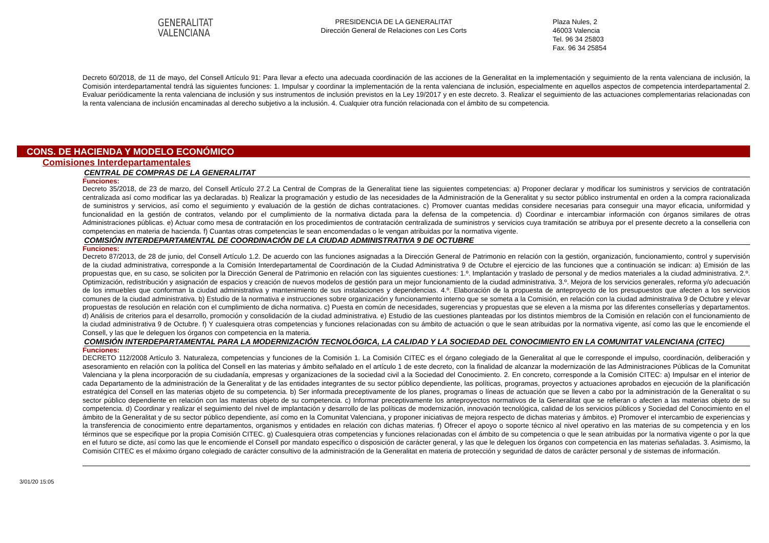GENERALITAT
VALENCIANA
PRESIDENCIA DE LA GENERALITAT
Dirección General de Relaciones con Les Corts
Plaza Nules, 2
46003 Valencia
Tel. 96 34 25803
Fax. 96 34 25854
Decreto 60/2018, de 11 de mayo, del Consell Artículo 91: Para llevar a efecto una adecuada coordinación de las acciones de la Generalitat en la implementación y seguimiento de la renta valenciana de inclusión, la Comisión interdepartamental tendrá las siguientes funciones: 1. Impulsar y coordinar la implementación de la renta valenciana de inclusión, especialmente en aquellos aspectos de competencia interdepartamental 2. Evaluar periódicamente la renta valenciana de inclusión y sus instrumentos de inclusión previstos en la Ley 19/2017 y en este decreto. 3. Realizar el seguimiento de las actuaciones complementarias relacionadas con la renta valenciana de inclusión encaminadas al derecho subjetivo a la inclusión. 4. Cualquier otra función relacionada con el ámbito de su competencia.
CONS. DE HACIENDA Y MODELO ECONÓMICO
Comisiones Interdepartamentales
CENTRAL DE COMPRAS DE LA GENERALITAT
Funciones:
Decreto 35/2018, de 23 de marzo, del Consell Artículo 27.2 La Central de Compras de la Generalitat tiene las siguientes competencias: a) Proponer declarar y modificar los suministros y servicios de contratación centralizada así como modificar las ya declaradas. b) Realizar la programación y estudio de las necesidades de la Administración de la Generalitat y su sector público instrumental en orden a la compra racionalizada de suministros y servicios, así como el seguimiento y evaluación de la gestión de dichas contrataciones. c) Promover cuantas medidas considere necesarias para conseguir una mayor eficacia, uniformidad y funcionalidad en la gestión de contratos, velando por el cumplimiento de la normativa dictada para la defensa de la competencia. d) Coordinar e intercambiar información con órganos similares de otras Administraciones públicas. e) Actuar como mesa de contratación en los procedimientos de contratación centralizada de suministros y servicios cuya tramitación se atribuya por el presente decreto a la conselleria con competencias en materia de hacienda. f) Cuantas otras competencias le sean encomendadas o le vengan atribuidas por la normativa vigente.
COMISIÓN INTERDEPARTAMENTAL DE COORDINACIÓN DE LA CIUDAD ADMINISTRATIVA 9 DE OCTUBRE
Funciones:
Decreto 87/2013, de 28 de junio, del Consell Artículo 1.2. De acuerdo con las funciones asignadas a la Dirección General de Patrimonio en relación con la gestión, organización, funcionamiento, control y supervisión de la ciudad administrativa, corresponde a la Comisión Interdepartamental de Coordinación de la Ciudad Administrativa 9 de Octubre el ejercicio de las funciones que a continuación se indican: a) Emisión de las propuestas que, en su caso, se soliciten por la Dirección General de Patrimonio en relación con las siguientes cuestiones: 1.º. Implantación y traslado de personal y de medios materiales a la ciudad administrativa. 2.º. Optimización, redistribución y asignación de espacios y creación de nuevos modelos de gestión para un mejor funcionamiento de la ciudad administrativa. 3.º. Mejora de los servicios generales, reforma y/o adecuación de los inmuebles que conforman la ciudad administrativa y mantenimiento de sus instalaciones y dependencias. 4.º. Elaboración de la propuesta de anteproyecto de los presupuestos que afecten a los servicios comunes de la ciudad administrativa. b) Estudio de la normativa e instrucciones sobre organización y funcionamiento interno que se someta a la Comisión, en relación con la ciudad administrativa 9 de Octubre y elevar propuestas de resolución en relación con el cumplimiento de dicha normativa. c) Puesta en común de necesidades, sugerencias y propuestas que se eleven a la misma por las diferentes consellerías y departamentos. d) Análisis de criterios para el desarrollo, promoción y consolidación de la ciudad administrativa. e) Estudio de las cuestiones planteadas por los distintos miembros de la Comisión en relación con el funcionamiento de la ciudad administrativa 9 de Octubre. f) Y cualesquiera otras competencias y funciones relacionadas con su ámbito de actuación o que le sean atribuidas por la normativa vigente, así como las que le encomiende el Consell, y las que le deleguen los órganos con competencia en la materia.
COMISIÓN INTERDEPARTAMENTAL PARA LA MODERNIZACIÓN TECNOLÓGICA, LA CALIDAD Y LA SOCIEDAD DEL CONOCIMIENTO EN LA COMUNITAT VALENCIANA (CITEC)
Funciones:
DECRETO 112/2008 Artículo 3. Naturaleza, competencias y funciones de la Comisión 1. La Comisión CITEC es el órgano colegiado de la Generalitat al que le corresponde el impulso, coordinación, deliberación y asesoramiento en relación con la política del Consell en las materias y ámbito señalado en el artículo 1 de este decreto, con la finalidad de alcanzar la modernización de las Administraciones Públicas de la Comunitat Valenciana y la plena incorporación de su ciudadanía, empresas y organizaciones de la sociedad civil a la Sociedad del Conocimiento. 2. En concreto, corresponde a la Comisión CITEC: a) Impulsar en el interior de cada Departamento de la administración de la Generalitat y de las entidades integrantes de su sector público dependiente, las políticas, programas, proyectos y actuaciones aprobados en ejecución de la planificación estratégica del Consell en las materias objeto de su competencia. b) Ser informada preceptivamente de los planes, programas o líneas de actuación que se lleven a cabo por la administración de la Generalitat o su sector público dependiente en relación con las materias objeto de su competencia. c) Informar preceptivamente los anteproyectos normativos de la Generalitat que se refieran o afecten a las materias objeto de su competencia. d) Coordinar y realizar el seguimiento del nivel de implantación y desarrollo de las políticas de modernización, innovación tecnológica, calidad de los servicios públicos y Sociedad del Conocimiento en el ámbito de la Generalitat y de su sector público dependiente, así como en la Comunitat Valenciana, y proponer iniciativas de mejora respecto de dichas materias y ámbitos. e) Promover el intercambio de experiencias y la transferencia de conocimiento entre departamentos, organismos y entidades en relación con dichas materias. f) Ofrecer el apoyo o soporte técnico al nivel operativo en las materias de su competencia y en los términos que se especifique por la propia Comisión CITEC. g) Cualesquiera otras competencias y funciones relacionadas con el ámbito de su competencia o que le sean atribuidas por la normativa vigente o por la que en el futuro se dicte, así como las que le encomiende el Consell por mandato específico o disposición de carácter general, y las que le deleguen los órganos con competencia en las materias señaladas. 3. Asimismo, la Comisión CITEC es el máximo órgano colegiado de carácter consultivo de la administración de la Generalitat en materia de protección y seguridad de datos de carácter personal y de sistemas de información.
3/01/20 15:05